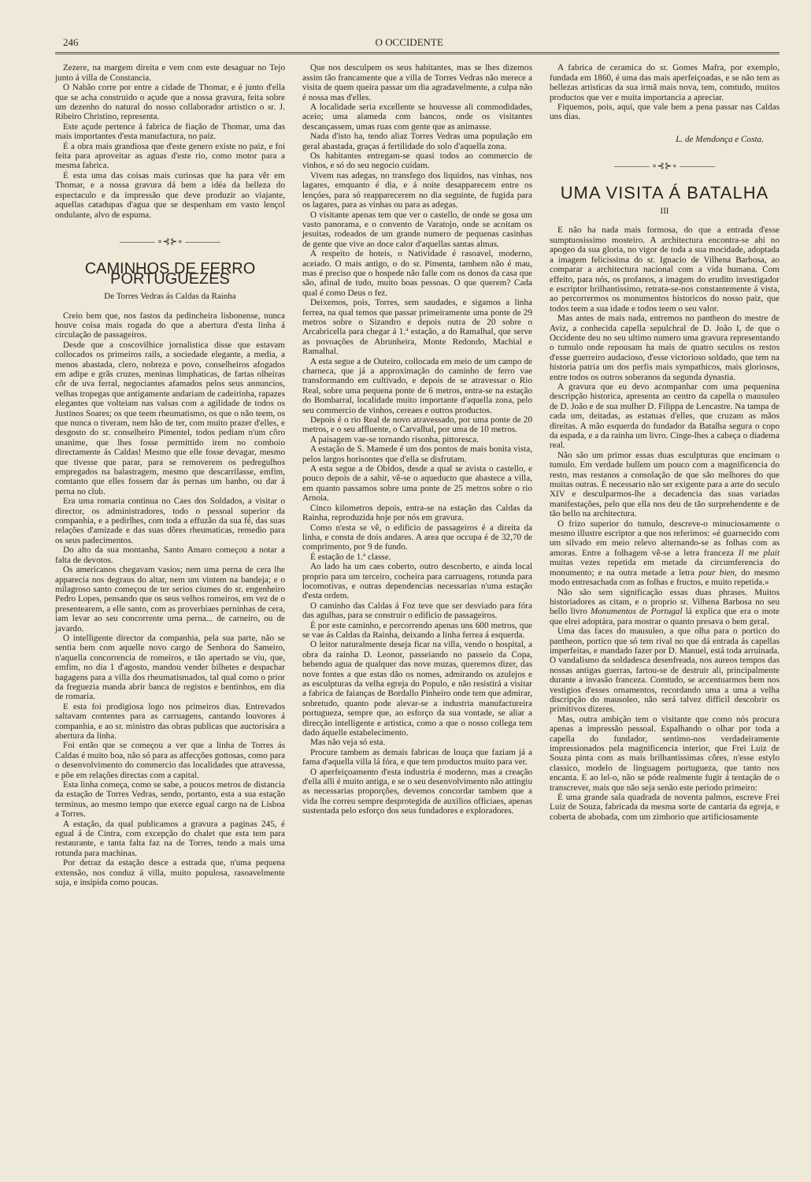246 O OCCIDENTE
Zezere, na margem direita e vem com este desaguar no Tejo junto á villa de Constancia.
O Nabão corre por entre a cidade de Thomar, e é junto d'ella que se acha construido o açude que a nossa gravura, feita sobre um dezenho do natural do nosso collaborador artistico o sr. J. Ribeiro Christino, representa.
Este açude pertence á fabrica de fiação de Thomar, uma das mais importantes d'esta manufactura, no paiz.
É a obra mais grandiosa que d'este genero existe no paiz, e foi feita para aproveitar as aguas d'este rio, como motor para a mesma fabrica.
É esta uma das coisas mais curiosas que ha para vêr em Thomar, e a nossa gravura dá bem a idéa da belleza do espectaculo e da impressão que deve produzir ao viajante, aquellas catadupas d'agua que se despenham em vasto lençol ondulante, alvo de espuma.
———— ∘⊰⊱∘ ————
CAMINHOS DE FERRO PORTUGUEZES
De Torres Vedras ás Caldas da Rainha
Creio bem que, nos fastos da pedincheira lisbonense, nunca houve coisa mais rogada do que a abertura d'esta linha á circulação de passageiros.
Desde que a coscovilhice jornalistica disse que estavam collocados os primeiros rails, a sociedade elegante, a media, a menos abastada, clero, nobreza e povo, conselheiros afogados em adipe e grãs cruzes, meninas limphaticas, de fartas olheiras côr de uva ferral, negociantes afamados pelos seus annuncios, velhas tropegas que antigamente andariam de cadeirinha, rapazes elegantes que volteiam nas valsas com a agilidade de todos os Justinos Soares; os que teem rheumatismo, os que o não teem, os que nunca o tiveram, nem hão de ter, com muito prazer d'elles, e desgosto do sr. conselheiro Pimentel, todos pediam n'um côro unanime, que lhes fosse permittido irem no comboio directamente ás Caldas! Mesmo que elle fosse devagar, mesmo que tivesse que parar, para se removerem os pedregulhos empregados na balastragem, mesmo que descarrilasse, emfim, comtanto que elles fossem dar ás pernas um banho, ou dar á perna no club.
Era uma romaria continua no Caes dos Soldados, a visitar o director, os administradores, todo o pessoal superior da companhia, e a pedirlhes, com toda a effuzão da sua fé, das suas relações d'amizade e das suas dôres rheumaticas, remedio para os seus padecimentos.
Do alto da sua montanha, Santo Amaro começou a notar a falta de devotos.
Os americanos chegavam vasios; nem uma perna de cera lhe apparecia nos degraus do altar, nem um vintem na bandeja; e o milagroso santo começou de ter serios ciumes do sr. engenheiro Pedro Lopes, pensando que os seus velhos romeiros, em vez de o presentearem, a elle santo, com as proverbiaes perninhas de cera, iam levar ao seu concorrente uma perna... de carneiro, ou de javardo.
O intelligente director da companhia, pela sua parte, não se sentia bem com aquelle novo cargo de Senhora do Sameiro, n'aquella concorrencia de romeiros, e tão apertado se viu, que, emfim, no dia 1 d'agosto, mandou vender bilhetes e despachar bagagens para a villa dos rheumatismados, tal qual como o prior da freguezia manda abrir banca de registos e bentinhos, em dia de romaria.
E esta foi prodigiosa logo nos primeiros dias. Entrevados saltavam contentes para as carruagens, cantando louvores á companhia, e ao sr. ministro das obras publicas que auctorisára a abertura da linha.
Foi então que se começou a ver que a linha de Torres ás Caldas é muito boa, não só para as affecções gottosas, como para o desenvolvimento do commercio das localidades que atravessa, e põe em relações directas com a capital.
Esta linha começa, como se sabe, a poucos metros de distancia da estação de Torres Vedras, sendo, portanto, esta a sua estação terminus, ao mesmo tempo que exerce egual cargo na de Lisboa a Torres.
A estação, da qual publicamos a gravura a paginas 245, é egual á de Cintra, com excepção do chalet que esta tem para restaurante, e tanta falta faz na de Torres, tendo a mais uma rotunda para machinas.
Por detraz da estação desce a estrada que, n'uma pequena extensão, nos conduz á villa, muito populosa, rasoavelmente suja, e insipida como poucas.
Que nos desculpem os seus habitantes, mas se lhes dizemos assim tão francamente que a villa de Torres Vedras não merece a visita de quem queira passar um dia agradavelmente, a culpa não é nossa mas d'elles.
A localidade seria excellente se houvesse ali commodidades, aceio; uma alameda com bancos, onde os visitantes descançassem, umas ruas com gente que as animasse.
Nada d'isto ha, tendo aliaz Torres Vedras uma população em geral abastada, graças á fertilidade do solo d'aquella zona.
Os habitantes entregam-se quasi todos ao commercio de vinhos, e só do seu negocio cuidam.
Vivem nas adegas, no transfego dos liquidos, nas vinhas, nos lagares, emquanto é dia, e á noite desapparecem entre os lençóes, para só reapparecerem no dia seguinte, de fugida para os lagares, para as vinhas ou para as adegas.
O visitante apenas tem que ver o castello, de onde se gosa um vasto panorama, e o convento de Varatojo, onde se acoitam os jesuitas, rodeados de um grande numero de pequenas casinhas de gente que vive ao doce calor d'aquellas santas almas.
A respeito de hoteis, o Natividade é rasoavel, moderno, aceiado. O mais antigo, o do sr. Pimenta, tambem não é mau, mas é preciso que o hospede não falle com os donos da casa que são, afinal de tudo, muito boas pessoas. O que querem? Cada qual é como Deus o fez.
Deixemos, pois, Torres, sem saudades, e sigamos a linha ferrea, na qual temos que passar primeiramente uma ponte de 29 metros sobre o Sizandro e depois outra de 20 sobre o Arcabricella para chegar á 1.ª estação, a do Ramalhal, que serve as povoações de Abrunheira, Monte Redondo, Machial e Ramalhal.
A esta segue a de Outeiro, collocada em meio de um campo de charneca, que já a approximação do caminho de ferro vae transformando em cultivado, e depois de se atravessar o Rio Real, sobre uma pequena ponte de 6 metros, entra-se na estação do Bombarral, localidade muito importante d'aquella zona, pelo seu commercio de vinhos, cereaes e outros productos.
Depois é o rio Real de novo atravessado, por uma ponte de 20 metros, e o seu affluente, o Carvalhal, por uma de 10 metros.
A paisagem vae-se tornando risonha, pittoresca.
A estação de S. Mamede é um dos pontos de mais bonita vista, pelos largos horisontes que d'ella se disfrutam.
A esta segue a de Obidos, desde a qual se avista o castello, e pouco depois de a sahir, vê-se o aqueducto que abastece a villa, em quanto passamos sobre uma ponte de 25 metros sobre o rio Arnoia.
Cinco kilometros depois, entra-se na estação das Caldas da Rainha, reproduzida hoje por nós em gravura.
Como n'esta se vê, o edificio de passageiros é a direita da linha, e consta de dois andares. A area que occupa é de 32,70 de comprimento, por 9 de fundo.
É estação de 1.ª classe.
Ao lado ha um caes coberto, outro descoberto, e ainda local proprio para um terceiro, cocheira para carruagens, rotunda para locomotivas, e outras dependencias necessarias n'uma estação d'esta ordem.
O caminho das Caldas á Foz teve que ser desviado para fóra das agulhas, para se construir o edificio de passageiros.
É por este caminho, e percorrendo apenas uns 600 metros, que se vae ás Caldas da Rainha, deixando a linha ferrea á esquerda.
O leitor naturalmente deseja ficar na villa, vendo o hospital, a obra da rainha D. Leonor, passeiando no passeio da Copa, bebendo agua de qualquer das nove muzas, queremos dizer, das nove fontes a que estas dão os nomes, admirando os azulejos e as esculpturas da velha egreja do Populo, e não resistirá a visitar a fabrica de faianças de Bordallo Pinheiro onde tem que admirar, sobretudo, quanto pode alevar-se a industria manufactureira portugueza, sempre que, ao esforço da sua vontade, se aliar a direcção intelligente e artistica, como a que o nosso collega tem dado áquelle estabelecimento.
Mas não veja só esta.
Procure tambem as demais fabricas de louça que faziam já a fama d'aquella villa lá fóra, e que tem productos muito para ver.
O aperfeiçoamento d'esta industria é moderno, mas a creação d'ella alli é muito antiga, e se o seu desenvolvimento não attingiu as necessarias proporções, devemos concordar tambem que a vida lhe correu sempre desprotegida de auxilios officiaes, apenas sustentada pelo esforço dos seus fundadores e exploradores.
A fabrica de ceramica do sr. Gomes Mafra, por exemplo, fundada em 1860, é uma das mais aperfeiçoadas, e se não tem as bellezas artisticas da sua irmã mais nova, tem, comtudo, muitos productos que ver e muita importancia a apreciar.
Fiquemos, pois, aqui, que vale bem a pena passar nas Caldas uns dias.
L. de Mendonça e Costa.
———— ∘⊰⊱∘ ————
UMA VISITA Á BATALHA
III
E não ha nada mais formosa, do que a entrada d'esse sumptuosissimo mosteiro. A architectura encontra-se ahi no apogeo da sua gloria, no vigor de toda a sua mocidade, adoptada a imagem felicissima do sr. Ignacio de Vilhena Barbosa, ao comparar a architectura nacional com a vida humana. Com effeito, para nós, os profanos, a imagem do erudito investigador e escriptor brilhantissimo, retrata-se-nos constantemente á vista, ao percorrermos os monumentos historicos do nosso paiz, que todos teem a sua idade e todos teem o seu valor.
Mas antes de mais nada, entremos no pantheon do mestre de Aviz, a conhecida capella sepulchral de D. João I, de que o Occidente deu no seu ultimo numero uma gravura representando o tumulo onde repousam ha mais de quatro seculos os restos d'esse guerreiro audacioso, d'esse victorioso soldado, que tem na historia patria um dos perfis mais sympathicos, mais gloriosos, entre todos os outros soberanos da segunda dynastia.
A gravura que eu devo acompanhar com uma pequenina descripção historica, apresenta ao centro da capella o mausuleo de D. João e de sua mulher D. Filippa de Lencastre. Na tampa de cada um, deitadas, as estatuas d'elles, que cruzam as mãos direitas. A mão esquerda do fundador da Batalha segura o copo da espada, e a da rainha um livro. Cinge-lhes a cabeça o diadema real.
Não são um primor essas duas esculpturas que encimam o tumulo. Em verdade bullem um pouco com a magnificencia do resto, mas restanos a consolação de que são melhores do que muitas outras. É necessario não ser exigente para a arte do seculo XIV e desculparmos-lhe a decadencia das suas variadas manifestações, pelo que ella nos deu de tão surprehendente e de tão bello na architectura.
O frizo superior do tumulo, descreve-o minuciosamente o mesmo illustre escriptor a que nos referimos: «é guarnecido com um silvado em meio relevo alternando-se as folhas com as amoras. Entre a folhagem vê-se a letra franceza Il me plait muitas vezes repetida em metade da circumferencia do monumento; e na outra metade a letra pour bien, do mesmo modo entresachada com as folhas e fructos, e muito repetida.»
Não são sem significação essas duas phrases. Muitos historiadores as citam, e o proprio sr. Vilhena Barbosa no seu bello livro Monumentos de Portugal lá explica que era o mote que elrei adoptára, para mostrar o quanto presava o bem geral.
Uma das faces do mausuleo, a que olha para o portico do pantheon, portico que só tem rival no que dá entrada ás capellas imperfeitas, e mandado fazer por D. Manuel, está toda arruinada. O vandalismo da soldadesca desenfreada, nos aureos tempos das nossas antigas guerras, fartou-se de destruir ali, principalmente durante a invasão franceza. Comtudo, se accentuarmos bem nos vestigios d'esses ornamentos, recordando uma a uma a velha discripção do mausoleo, não será talvez difficil descobrir os primitivos dizeres.
Mas, outra ambição tem o visitante que como nós procura apenas a impressão pessoal. Espalhando o olhar por toda a capella do fundador, sentimo-nos verdadeiramente impressionados pela magnificencia interior, que Frei Luiz de Souza pinta com as mais brilhantissimas côres, n'esse estylo classico, modelo de linguagem portugueza, que tanto nos encanta. E ao lel-o, não se póde realmente fugir á tentação de o transcrever, mais que não seja senão este periodo primeiro:
É uma grande sala quadrada de noventa palmos, escreve Frei Luiz de Souza, fabricada da mesma sorte de cantaria da egreja, e coberta de abobada, com um zimborio que artificiosamente